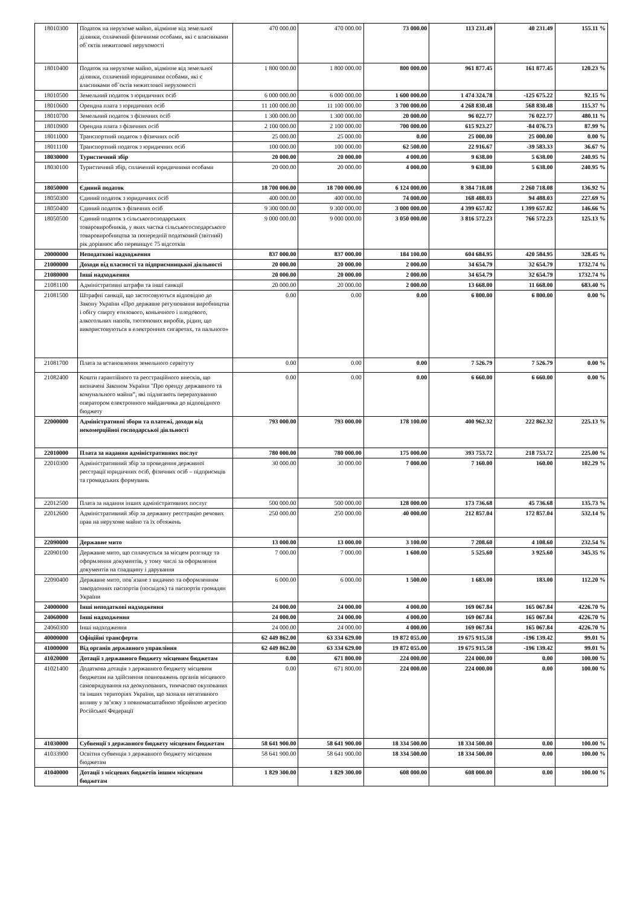| 18010300 | Податок на нерухоме майно, відмінне від земельної ділянки, сплачений фізичними особами, які є власниками об`єктів нежитлової нерухомості | 470 000.00 | 470 000.00 | 73 000.00 | 113 231.49 | 40 231.49 | 155.11 % |
| 18010400 | Податок на нерухоме майно, відмінне від земельної ділянки, сплачений юридичними особами, які є власниками об`єктів нежитлової нерухомості | 1 800 000.00 | 1 800 000.00 | 800 000.00 | 961 877.45 | 161 877.45 | 120.23 % |
| 18010500 | Земельний податок з юридичних осіб | 6 000 000.00 | 6 000 000.00 | 1 600 000.00 | 1 474 324.78 | -125 675.22 | 92.15 % |
| 18010600 | Орендна плата з юридичних осіб | 11 100 000.00 | 11 100 000.00 | 3 700 000.00 | 4 268 830.48 | 568 830.48 | 115.37 % |
| 18010700 | Земельний податок з фізичних осіб | 1 300 000.00 | 1 300 000.00 | 20 000.00 | 96 022.77 | 76 022.77 | 480.11 % |
| 18010900 | Орендна плата з фізичних осіб | 2 100 000.00 | 2 100 000.00 | 700 000.00 | 615 923.27 | -84 076.73 | 87.99 % |
| 18011000 | Транспортний податок з фізичних осіб | 25 000.00 | 25 000.00 | 0.00 | 25 000.00 | 25 000.00 | 0.00 % |
| 18011100 | Транспортний податок з юридичних осіб | 100 000.00 | 100 000.00 | 62 500.00 | 22 916.67 | -39 583.33 | 36.67 % |
| 18030000 | Туристичний збір | 20 000.00 | 20 000.00 | 4 000.00 | 9 638.00 | 5 638.00 | 240.95 % |
| 18030100 | Туристичний збір, сплачений юридичними особами | 20 000.00 | 20 000.00 | 4 000.00 | 9 638.00 | 5 638.00 | 240.95 % |
| 18050000 | Єдиний податок | 18 700 000.00 | 18 700 000.00 | 6 124 000.00 | 8 384 718.08 | 2 260 718.08 | 136.92 % |
| 18050300 | Єдиний податок з юридичних осіб | 400 000.00 | 400 000.00 | 74 000.00 | 168 488.03 | 94 488.03 | 227.69 % |
| 18050400 | Єдиний податок з фізичних осіб | 9 300 000.00 | 9 300 000.00 | 3 000 000.00 | 4 399 657.82 | 1 399 657.82 | 146.66 % |
| 18050500 | Єдиний податок з сільськогосподарських товаровиробників, у яких частка сільськогосподарського товаровиробництва за попередній податковий (звітний) рік дорівнює або перевищує 75 відсотків | 9 000 000.00 | 9 000 000.00 | 3 050 000.00 | 3 816 572.23 | 766 572.23 | 125.13 % |
| 20000000 | Неподаткові надходження | 837 000.00 | 837 000.00 | 184 100.00 | 604 684.95 | 420 584.95 | 328.45 % |
| 21000000 | Доходи від власності та підприємницької діяльності | 20 000.00 | 20 000.00 | 2 000.00 | 34 654.79 | 32 654.79 | 1732.74 % |
| 21080000 | Інші надходження | 20 000.00 | 20 000.00 | 2 000.00 | 34 654.79 | 32 654.79 | 1732.74 % |
| 21081100 | Адміністративні штрафи та інші санкції | 20 000.00 | 20 000.00 | 2 000.00 | 13 668.00 | 11 668.00 | 683.40 % |
| 21081500 | Штрафні санкції, що застосовуються відповідно до Закону України «Про державне регулювання виробництва і обігу спирту етилового, коньячного і плодового, алкогольних напоїв, тютюнових виробів, рідин, що використовуються в електронних сигаретах, та пального» | 0.00 | 0.00 | 0.00 | 6 800.00 | 6 800.00 | 0.00 % |
| 21081700 | Плата за встановлення земельного сервітуту | 0.00 | 0.00 | 0.00 | 7 526.79 | 7 526.79 | 0.00 % |
| 21082400 | Кошти гарантійного та реєстраційного внесків, що визначені Законом України "Про оренду державного та комунального майна”, які підлягають перерахуванню оператором електронного майданчика до відповідного бюджету | 0.00 | 0.00 | 0.00 | 6 660.00 | 6 660.00 | 0.00 % |
| 22000000 | Адміністративні збори та платежі, доходи від некомерційної господарської діяльності | 793 000.00 | 793 000.00 | 178 100.00 | 400 962.32 | 222 862.32 | 225.13 % |
| 22010000 | Плата за надання адміністративних послуг | 780 000.00 | 780 000.00 | 175 000.00 | 393 753.72 | 218 753.72 | 225.00 % |
| 22010300 | Адміністративний збір за проведення державної реєстрації юридичних осіб, фізичних осіб – підприємців та громадських формувань | 30 000.00 | 30 000.00 | 7 000.00 | 7 160.00 | 160.00 | 102.29 % |
| 22012500 | Плата за надання інших адміністративних послуг | 500 000.00 | 500 000.00 | 128 000.00 | 173 736.68 | 45 736.68 | 135.73 % |
| 22012600 | Адміністративний збір за державну реєстрацію речових прав на нерухоме майно та їх обтяжень | 250 000.00 | 250 000.00 | 40 000.00 | 212 857.04 | 172 857.04 | 532.14 % |
| 22090000 | Державне мито | 13 000.00 | 13 000.00 | 3 100.00 | 7 208.60 | 4 108.60 | 232.54 % |
| 22090100 | Державне мито, що сплачується за місцем розгляду та оформлення документів, у тому числі за оформлення документів на спадщину і дарування | 7 000.00 | 7 000.00 | 1 600.00 | 5 525.60 | 3 925.60 | 345.35 % |
| 22090400 | Державне мито, пов`язане з видачею та оформленням закордонних паспортів (посвідок) та паспортів громадян України | 6 000.00 | 6 000.00 | 1 500.00 | 1 683.00 | 183.00 | 112.20 % |
| 24000000 | Інші неподаткові надходження | 24 000.00 | 24 000.00 | 4 000.00 | 169 067.84 | 165 067.84 | 4226.70 % |
| 24060000 | Інші надходження | 24 000.00 | 24 000.00 | 4 000.00 | 169 067.84 | 165 067.84 | 4226.70 % |
| 24060300 | Інші надходження | 24 000.00 | 24 000.00 | 4 000.00 | 169 067.84 | 165 067.84 | 4226.70 % |
| 40000000 | Офіційні трансферти | 62 449 862.00 | 63 334 629.00 | 19 872 055.00 | 19 675 915.58 | -196 139.42 | 99.01 % |
| 41000000 | Від органів державного управління | 62 449 862.00 | 63 334 629.00 | 19 872 055.00 | 19 675 915.58 | -196 139.42 | 99.01 % |
| 41020000 | Дотації з державного бюджету місцевим бюджетам | 0.00 | 671 800.00 | 224 000.00 | 224 000.00 | 0.00 | 100.00 % |
| 41021400 | Додаткова дотація з державного бюджету місцевим бюджетам на здійснення повноважень органів місцевого самоврядування на деокупованих, тимчасово окупованих та інших територіях України, що зазнали негативного впливу у зв’язку з повномасштабною збройною агресією Російської Федерації | 0.00 | 671 800.00 | 224 000.00 | 224 000.00 | 0.00 | 100.00 % |
| 41030000 | Субвенції з державного бюджету місцевим бюджетам | 58 641 900.00 | 58 641 900.00 | 18 334 500.00 | 18 334 500.00 | 0.00 | 100.00 % |
| 41033900 | Освітня субвенція з державного бюджету місцевим бюджетам | 58 641 900.00 | 58 641 900.00 | 18 334 500.00 | 18 334 500.00 | 0.00 | 100.00 % |
| 41040000 | Дотації з місцевих бюджетів іншим місцевим бюджетам | 1 829 300.00 | 1 829 300.00 | 608 000.00 | 608 000.00 | 0.00 | 100.00 % |